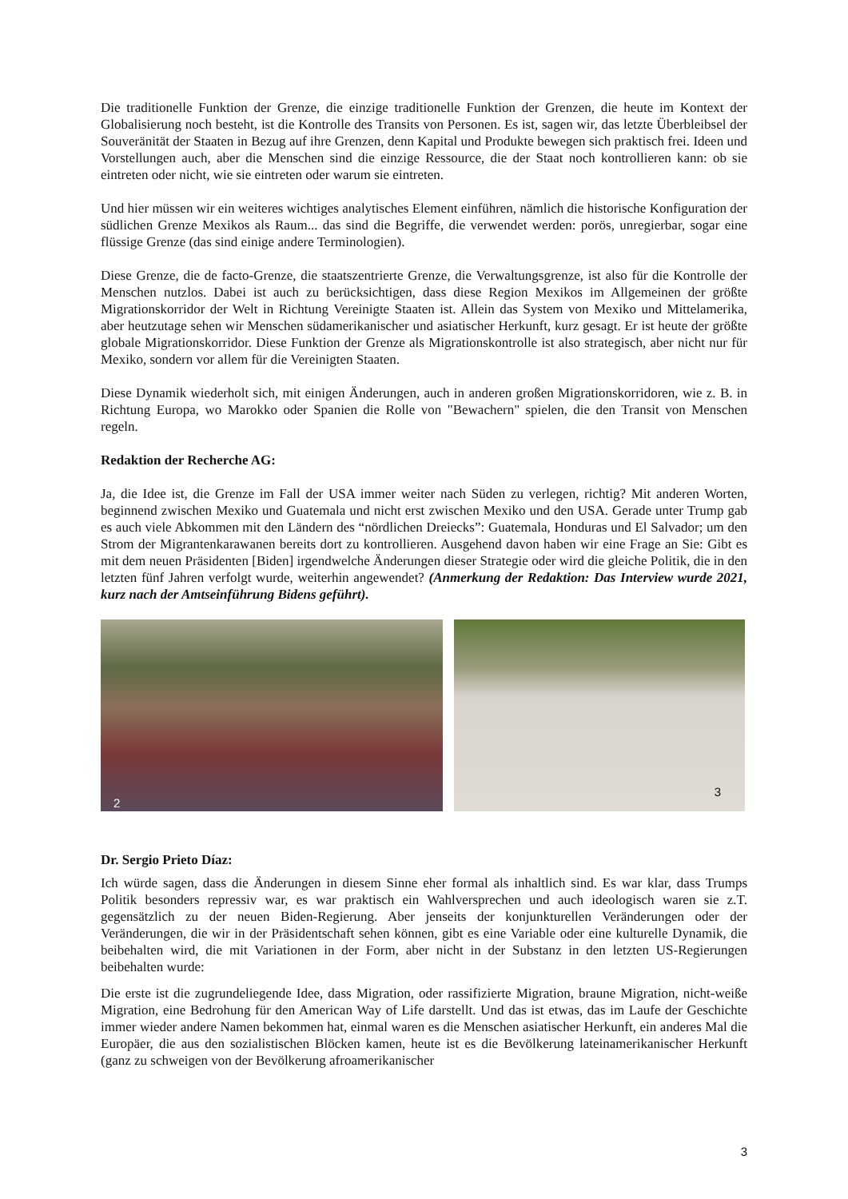Die traditionelle Funktion der Grenze, die einzige traditionelle Funktion der Grenzen, die heute im Kontext der Globalisierung noch besteht, ist die Kontrolle des Transits von Personen. Es ist, sagen wir, das letzte Überbleibsel der Souveränität der Staaten in Bezug auf ihre Grenzen, denn Kapital und Produkte bewegen sich praktisch frei. Ideen und Vorstellungen auch, aber die Menschen sind die einzige Ressource, die der Staat noch kontrollieren kann: ob sie eintreten oder nicht, wie sie eintreten oder warum sie eintreten.
Und hier müssen wir ein weiteres wichtiges analytisches Element einführen, nämlich die historische Konfiguration der südlichen Grenze Mexikos als Raum... das sind die Begriffe, die verwendet werden: porös, unregierbar, sogar eine flüssige Grenze (das sind einige andere Terminologien).
Diese Grenze, die de facto-Grenze, die staatszentrierte Grenze, die Verwaltungsgrenze, ist also für die Kontrolle der Menschen nutzlos. Dabei ist auch zu berücksichtigen, dass diese Region Mexikos im Allgemeinen der größte Migrationskorridor der Welt in Richtung Vereinigte Staaten ist. Allein das System von Mexiko und Mittelamerika, aber heutzutage sehen wir Menschen südamerikanischer und asiatischer Herkunft, kurz gesagt. Er ist heute der größte globale Migrationskorridor. Diese Funktion der Grenze als Migrationskontrolle ist also strategisch, aber nicht nur für Mexiko, sondern vor allem für die Vereinigten Staaten.
Diese Dynamik wiederholt sich, mit einigen Änderungen, auch in anderen großen Migrationskorridoren, wie z. B. in Richtung Europa, wo Marokko oder Spanien die Rolle von "Bewachern" spielen, die den Transit von Menschen regeln.
Redaktion der Recherche AG:
Ja, die Idee ist, die Grenze im Fall der USA immer weiter nach Süden zu verlegen, richtig? Mit anderen Worten, beginnend zwischen Mexiko und Guatemala und nicht erst zwischen Mexiko und den USA. Gerade unter Trump gab es auch viele Abkommen mit den Ländern des “nördlichen Dreiecks”: Guatemala, Honduras und El Salvador; um den Strom der Migrantenkarawanen bereits dort zu kontrollieren. Ausgehend davon haben wir eine Frage an Sie: Gibt es mit dem neuen Präsidenten [Biden] irgendwelche Änderungen dieser Strategie oder wird die gleiche Politik, die in den letzten fünf Jahren verfolgt wurde, weiterhin angewendet? (Anmerkung der Redaktion: Das Interview wurde 2021, kurz nach der Amtseinführung Bidens geführt).
2
3
Dr. Sergio Prieto Díaz:
Ich würde sagen, dass die Änderungen in diesem Sinne eher formal als inhaltlich sind. Es war klar, dass Trumps Politik besonders repressiv war, es war praktisch ein Wahlversprechen und auch ideologisch waren sie z.T. gegensätzlich zu der neuen Biden-Regierung. Aber jenseits der konjunkturellen Veränderungen oder der Veränderungen, die wir in der Präsidentschaft sehen können, gibt es eine Variable oder eine kulturelle Dynamik, die beibehalten wird, die mit Variationen in der Form, aber nicht in der Substanz in den letzten US-Regierungen beibehalten wurde:
Die erste ist die zugrundeliegende Idee, dass Migration, oder rassifizierte Migration, braune Migration, nicht-weiße Migration, eine Bedrohung für den American Way of Life darstellt. Und das ist etwas, das im Laufe der Geschichte immer wieder andere Namen bekommen hat, einmal waren es die Menschen asiatischer Herkunft, ein anderes Mal die Europäer, die aus den sozialistischen Blöcken kamen, heute ist es die Bevölkerung lateinamerikanischer Herkunft (ganz zu schweigen von der Bevölkerung afroamerikanischer
3